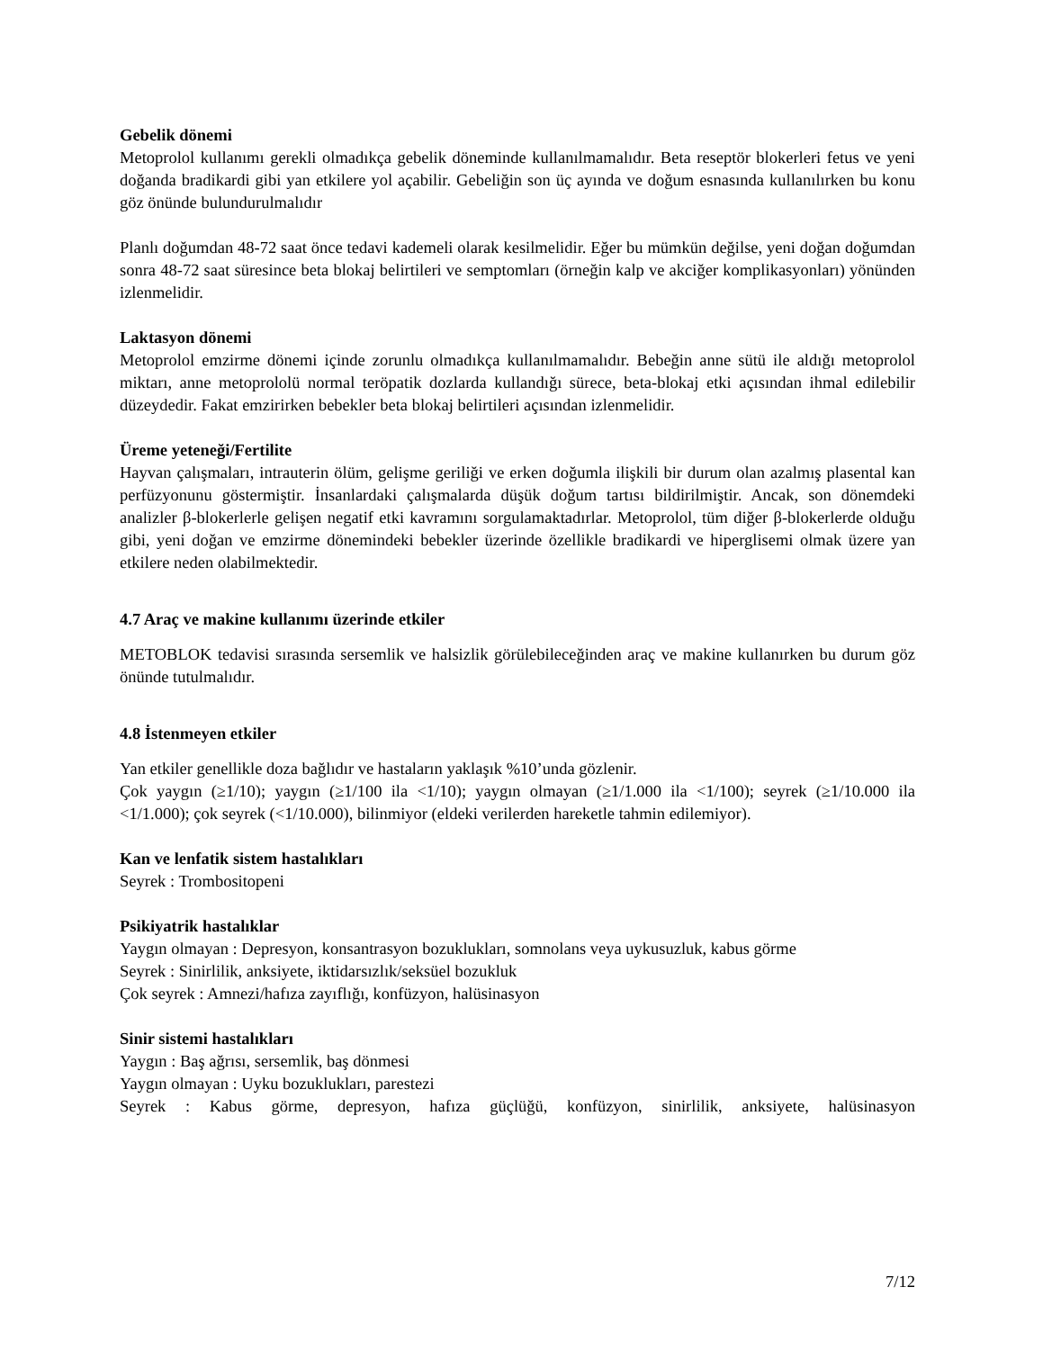Gebelik dönemi
Metoprolol kullanımı gerekli olmadıkça gebelik döneminde kullanılmamalıdır. Beta reseptör blokerleri fetus ve yeni doğanda bradikardi gibi yan etkilere yol açabilir. Gebeliğin son üç ayında ve doğum esnasında kullanılırken bu konu göz önünde bulundurulmalıdır
Planlı doğumdan 48-72 saat önce tedavi kademeli olarak kesilmelidir. Eğer bu mümkün değilse, yeni doğan doğumdan sonra 48-72 saat süresince beta blokaj belirtileri ve semptomları (örneğin kalp ve akciğer komplikasyonları) yönünden izlenmelidir.
Laktasyon dönemi
Metoprolol emzirme dönemi içinde zorunlu olmadıkça kullanılmamalıdır. Bebeğin anne sütü ile aldığı metoprolol miktarı, anne metoprololü normal teröpatik dozlarda kullandığı sürece, beta-blokaj etki açısından ihmal edilebilir düzeydedir. Fakat emzirirken bebekler beta blokaj belirtileri açısından izlenmelidir.
Üreme yeteneği/Fertilite
Hayvan çalışmaları, intrauterin ölüm, gelişme geriliği ve erken doğumla ilişkili bir durum olan azalmış plasental kan perfüzyonunu göstermiştir. İnsanlardaki çalışmalarda düşük doğum tartısı bildirilmiştir. Ancak, son dönemdeki analizler β-blokerlerle gelişen negatif etki kavramını sorgulamaktadırlar. Metoprolol, tüm diğer β-blokerlerde olduğu gibi, yeni doğan ve emzirme dönemindeki bebekler üzerinde özellikle bradikardi ve hiperglisemi olmak üzere yan etkilere neden olabilmektedir.
4.7 Araç ve makine kullanımı üzerinde etkiler
METOBLOK tedavisi sırasında sersemlik ve halsizlik görülebileceğinden araç ve makine kullanırken bu durum göz önünde tutulmalıdır.
4.8 İstenmeyen etkiler
Yan etkiler genellikle doza bağlıdır ve hastaların yaklaşık %10’unda gözlenir.
Çok yaygın (≥1/10); yaygın (≥1/100 ila <1/10); yaygın olmayan (≥1/1.000 ila <1/100); seyrek (≥1/10.000 ila <1/1.000); çok seyrek (<1/10.000), bilinmiyor (eldeki verilerden hareketle tahmin edilemiyor).
Kan ve lenfatik sistem hastalıkları
Seyrek : Trombositopeni
Psikiyatrik hastalıklar
Yaygın olmayan : Depresyon, konsantrasyon bozuklukları, somnolans veya uykusuzluk, kabus görme
Seyrek : Sinirlilik, anksiyete, iktidarsızlık/seksüel bozukluk
Çok seyrek : Amnezi/hafıza zayıflığı, konfüzyon, halüsinasyon
Sinir sistemi hastalıkları
Yaygın : Baş ağrısı, sersemlik, baş dönmesi
Yaygın olmayan : Uyku bozuklukları, parestezi
Seyrek : Kabus görme, depresyon, hafıza güçlüğü, konfüzyon, sinirlilik, anksiyete, halüsinasyon
7/12